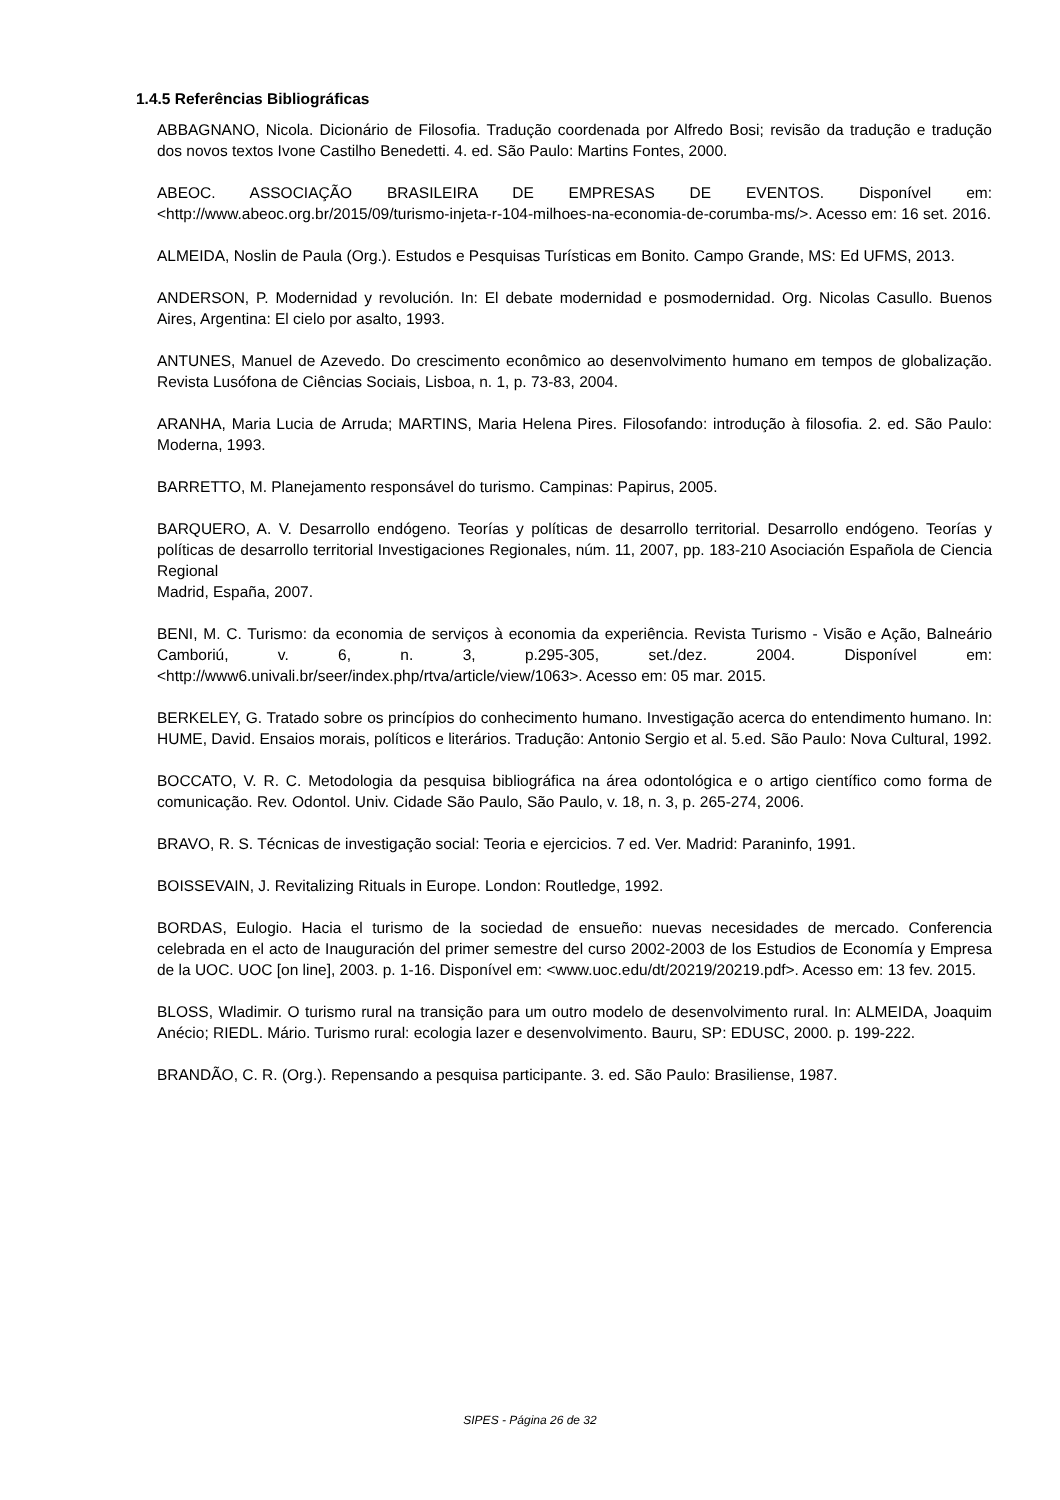1.4.5 Referências Bibliográficas
ABBAGNANO, Nicola. Dicionário de Filosofia. Tradução coordenada por Alfredo Bosi; revisão da tradução e tradução dos novos textos Ivone Castilho Benedetti. 4. ed. São Paulo: Martins Fontes, 2000.
ABEOC. ASSOCIAÇÃO BRASILEIRA DE EMPRESAS DE EVENTOS. Disponível em: <http://www.abeoc.org.br/2015/09/turismo-injeta-r-104-milhoes-na-economia-de-corumba-ms/>. Acesso em: 16 set. 2016.
ALMEIDA, Noslin de Paula (Org.). Estudos e Pesquisas Turísticas em Bonito. Campo Grande, MS: Ed UFMS, 2013.
ANDERSON, P. Modernidad y revolución. In: El debate modernidad e posmodernidad. Org. Nicolas Casullo. Buenos Aires, Argentina: El cielo por asalto, 1993.
ANTUNES, Manuel de Azevedo. Do crescimento econômico ao desenvolvimento humano em tempos de globalização. Revista Lusófona de Ciências Sociais, Lisboa, n. 1, p. 73-83, 2004.
ARANHA, Maria Lucia de Arruda; MARTINS, Maria Helena Pires. Filosofando: introdução à filosofia. 2. ed. São Paulo: Moderna, 1993.
BARRETTO, M. Planejamento responsável do turismo. Campinas: Papirus, 2005.
BARQUERO, A. V. Desarrollo endógeno. Teorías y políticas de desarrollo territorial. Desarrollo endógeno. Teorías y políticas de desarrollo territorial Investigaciones Regionales, núm. 11, 2007, pp. 183-210 Asociación Española de Ciencia Regional
Madrid, España, 2007.
BENI, M. C. Turismo: da economia de serviços à economia da experiência. Revista Turismo - Visão e Ação, Balneário Camboriú, v. 6, n. 3, p.295-305, set./dez. 2004. Disponível em: <http://www6.univali.br/seer/index.php/rtva/article/view/1063>. Acesso em: 05 mar. 2015.
BERKELEY, G. Tratado sobre os princípios do conhecimento humano. Investigação acerca do entendimento humano. In: HUME, David. Ensaios morais, políticos e literários. Tradução: Antonio Sergio et al. 5.ed. São Paulo: Nova Cultural, 1992.
BOCCATO, V. R. C. Metodologia da pesquisa bibliográfica na área odontológica e o artigo científico como forma de comunicação. Rev. Odontol. Univ. Cidade São Paulo, São Paulo, v. 18, n. 3, p. 265-274, 2006.
BRAVO, R. S. Técnicas de investigação social: Teoria e ejercicios. 7 ed. Ver. Madrid: Paraninfo, 1991.
BOISSEVAIN, J. Revitalizing Rituals in Europe. London: Routledge, 1992.
BORDAS, Eulogio. Hacia el turismo de la sociedad de ensueño: nuevas necesidades de mercado. Conferencia celebrada en el acto de Inauguración del primer semestre del curso 2002-2003 de los Estudios de Economía y Empresa de la UOC. UOC [on line], 2003. p. 1-16. Disponível em: <www.uoc.edu/dt/20219/20219.pdf>. Acesso em: 13 fev. 2015.
BLOSS, Wladimir. O turismo rural na transição para um outro modelo de desenvolvimento rural. In: ALMEIDA, Joaquim Anécio; RIEDL. Mário. Turismo rural: ecologia lazer e desenvolvimento. Bauru, SP: EDUSC, 2000. p. 199-222.
BRANDÃO, C. R. (Org.). Repensando a pesquisa participante. 3. ed. São Paulo: Brasiliense, 1987.
SIPES - Página 26 de 32